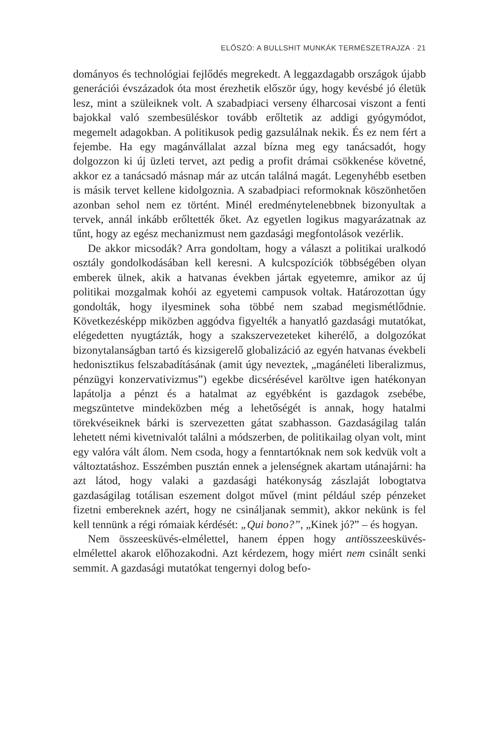ELŐSZÓ: A BULLSHIT MUNKÁK TERMÉSZETRAJZA · 21
domá­nyos és technológiai fejlődés megrekedt. A leggazdagabb orszá­gok újabb generációi évszázadok óta most érezhetik először úgy, hogy kevésbé jó életük lesz, mint a szüleiknek volt. A szabadpiaci verseny élharcosai viszont a fenti bajokkal való szembesüléskor tovább erőltetik az addigi gyógymódot, megemelt adagokban. A politikusok pedig ga­zsulálnak nekik. És ez nem fért a fejembe. Ha egy magánvállalat azzal bízna meg egy tanácsadót, hogy dolgozzon ki új üzleti tervet, azt pedig a profit drámai csökkenése követné, akkor ez a tanácsadó másnap már az utcán találná magát. Legenyhébb esetben is másik tervet kellene kidolgoznia. A szabadpiaci reformoknak köszönhetően azonban sehol nem ez történt. Minél eredménytelenebbnek bizonyultak a tervek, an­nál inkább erőltették őket. Az egyetlen logikus magyarázatnak az tűnt, hogy az egész mechanizmust nem gazdasági megfontolások vezérlik.
De akkor micsodák? Arra gondoltam, hogy a választ a politikai uralkodó osztály gondolkodásában kell keresni. A kulcspozíciók több­ségében olyan emberek ülnek, akik a hatvanas években jártak egye­temre, amikor az új politikai mozgalmak kohói az egyetemi campusok voltak. Határozottan úgy gondolták, hogy ilyesminek soha többé nem szabad megismétlődnie. Következésképp miközben aggódva figyel­ték a hanyatló gazdasági mutatókat, elégedetten nyugtázták, hogy a szakszervezeteket kiherélő, a dolgozókat bizonytalanságban tartó és kizsigerelő globalizáció az egyén hatvanas évekbeli hedonisztikus felszabadításának (amit úgy neveztek, „magánéleti liberalizmus, pénz­ügyi konzervativizmus”) egekbe dicsérésével karöltve igen hatékonyan lapátolja a pénzt és a hatalmat az egyébként is gazdagok zsebébe, megszüntetve mindeközben még a lehetőségét is annak, hogy hatalmi törekvéseiknek bárki is szervezetten gátat szabhasson. Gazdaságilag talán lehetett némi kivetnivalót találni a módszerben, de politikailag olyan volt, mint egy valóra vált álom. Nem csoda, hogy a fenntartók­nak nem sok kedvük volt a változtatáshoz. Esszémben pusztán ennek a jelenségnek akartam utánajárni: ha azt látod, hogy valaki a gazda­sági hatékonyság zászlaját lobogtatva gazdaságilag totálisan eszement dolgot művel (mint például szép pénzeket fizetni embereknek azért, hogy ne csináljanak semmit), akkor nekünk is fel kell tennünk a régi rómaiak kérdését: „Qui bono?”, „Kinek jó?” – és hogyan.
Nem összeesküvés-elmélettel, hanem éppen hogy antiösszeeskü­vés-elmélettel akarok előhozakodni. Azt kérdezem, hogy miért nem csinált senki semmit. A gazdasági mutatókat tengernyi dolog befo-